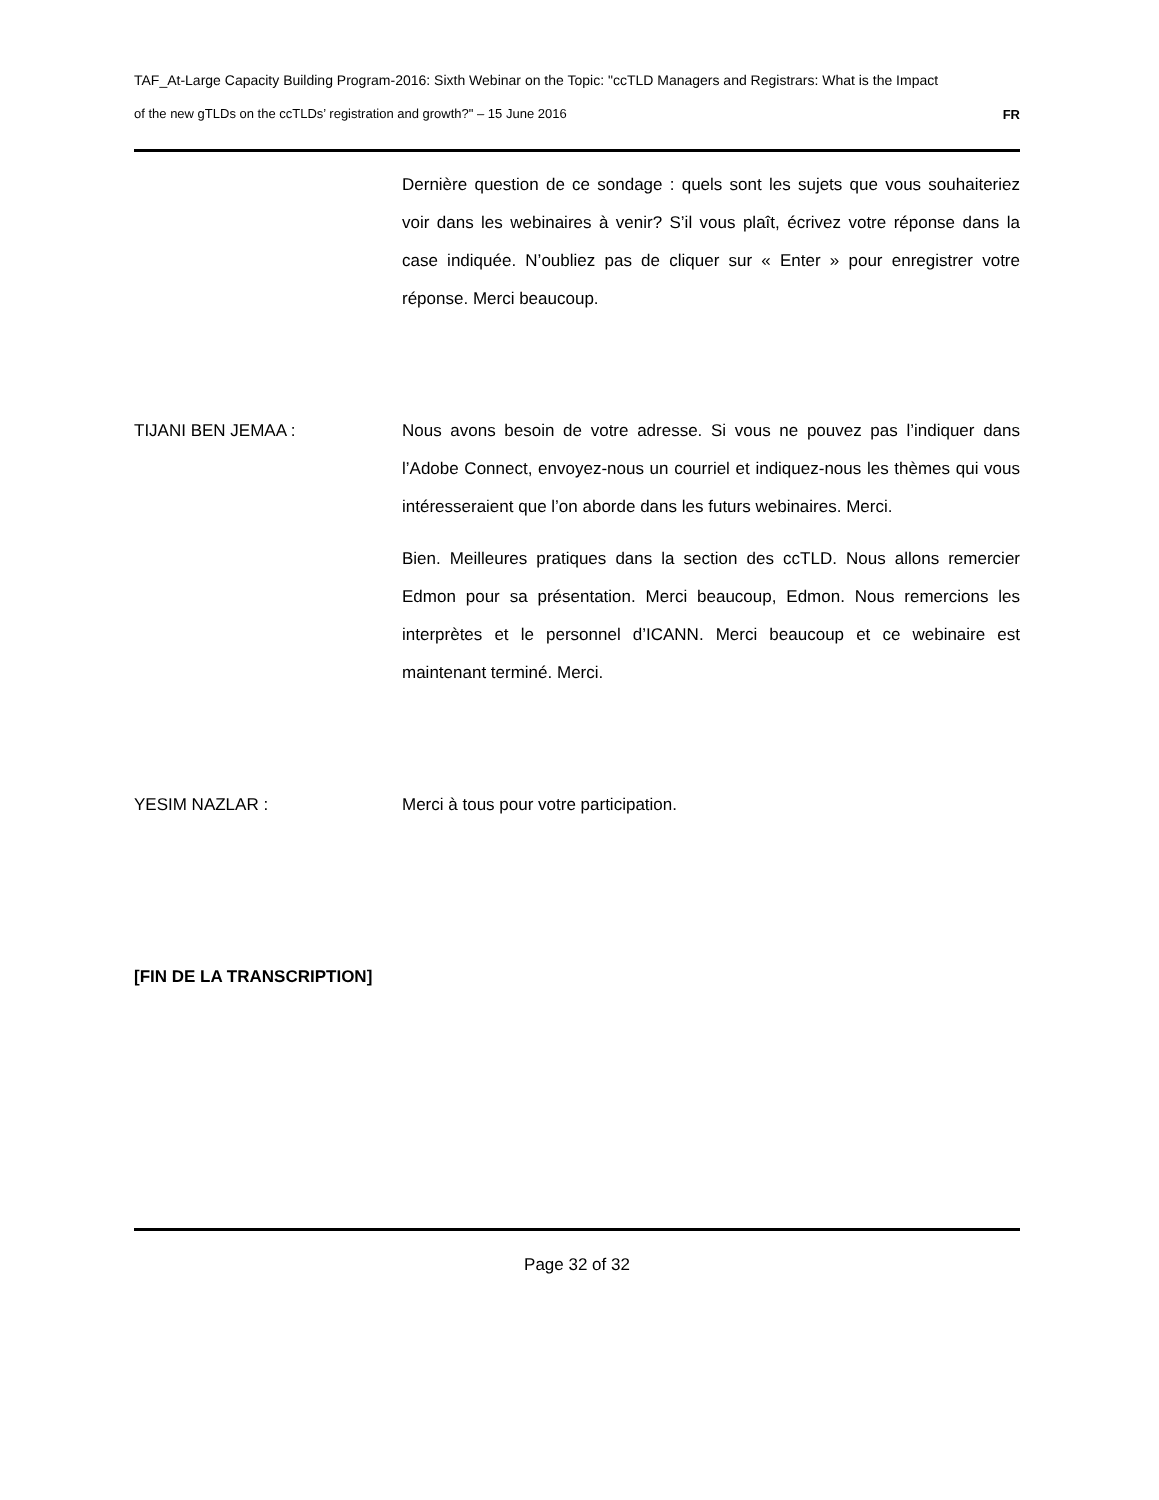TAF_At-Large Capacity Building Program-2016: Sixth Webinar on the Topic: "ccTLD Managers and Registrars: What is the Impact
of the new gTLDs on the ccTLDs’ registration and growth?" – 15 June 2016 FR
Dernière question de ce sondage : quels sont les sujets que vous souhaiteriez voir dans les webinaires à venir? S’il vous plaît, écrivez votre réponse dans la case indiquée. N’oubliez pas de cliquer sur « Enter » pour enregistrer votre réponse. Merci beaucoup.
TIJANI BEN JEMAA : Nous avons besoin de votre adresse. Si vous ne pouvez pas l’indiquer dans l’Adobe Connect, envoyez-nous un courriel et indiquez-nous les thèmes qui vous intéresseraient que l’on aborde dans les futurs webinaires. Merci.
Bien. Meilleures pratiques dans la section des ccTLD. Nous allons remercier Edmon pour sa présentation. Merci beaucoup, Edmon. Nous remercions les interprètes et le personnel d’ICANN. Merci beaucoup et ce webinaire est maintenant terminé. Merci.
YESIM NAZLAR : Merci à tous pour votre participation.
[FIN DE LA TRANSCRIPTION]
Page 32 of 32